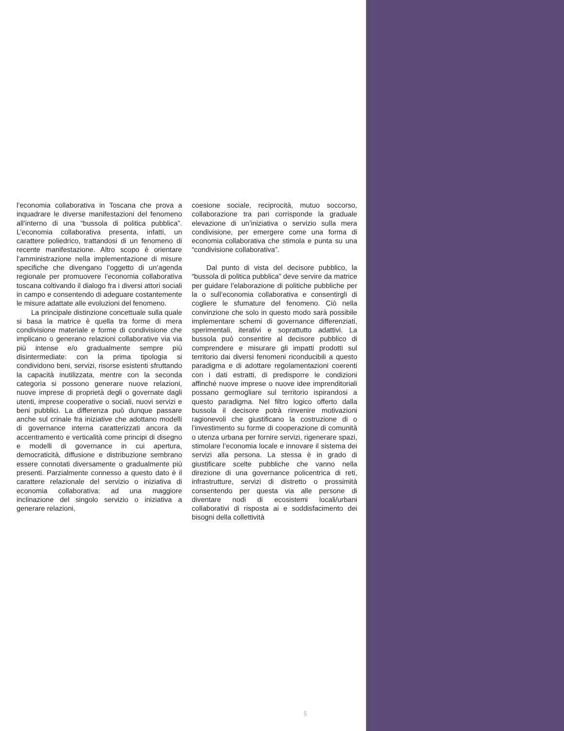l’economia collaborativa in Toscana che prova a inquadrare le diverse manifestazioni del fenomeno all’interno di una “bussola di politica pubblica”. L’economia collaborativa presenta, infatti, un carattere poliedrico, trattandosi di un fenomeno di recente manifestazione. Altro scopo è orientare l’amministrazione nella implementazione di misure specifiche che divengano l’oggetto di un’agenda regionale per promuovere l’economia collaborativa toscana coltivando il dialogo fra i diversi attori sociali in campo e consentendo di adeguare costantemente le misure adattate alle evoluzioni del fenomeno.
La principale distinzione concettuale sulla quale si basa la matrice è quella tra forme di mera condivisione materiale e forme di condivisione che implicano o generano relazioni collaborative via via più intense e/o gradualmente sempre più disintermediate: con la prima tipologia si condividono beni, servizi, risorse esistenti sfruttando la capacità inutilizzata, mentre con la seconda categoria si possono generare nuove relazioni, nuove imprese di proprietà degli o governate dagli utenti, imprese cooperative o sociali, nuovi servizi e beni pubblici. La differenza può dunque passare anche sul crinale fra iniziative che adottano modelli di governance interna caratterizzati ancora da accentramento e verticalità come principi di disegno e modelli di governance in cui apertura, democraticità, diffusione e distribuzione sembrano essere connotati diversamente o gradualmente più presenti. Parzialmente connesso a questo dato è il carattere relazionale del servizio o iniziativa di economia collaborativa: ad una maggiore inclinazione del singolo servizio o iniziativa a generare relazioni,
coesione sociale, reciprocità, mutuo soccorso, collaborazione tra pari corrisponde la graduale elevazione di un’iniziativa o servizio sulla mera condivisione, per emergere come una forma di economia collaborativa che stimola e punta su una “condivisione collaborativa”.
Dal punto di vista del decisore pubblico, la “bussola di politica pubblica” deve servire da matrice per guidare l’elaborazione di politiche pubbliche per la o sull’economia collaborativa e consentirgli di cogliere le sfumature del fenomeno. Ciò nella convinzione che solo in questo modo sarà possibile implementare schemi di governance differenziati, sperimentali, iterativi e soprattutto adattivi. La bussola può consentire al decisore pubblico di comprendere e misurare gli impatti prodotti sul territorio dai diversi fenomeni riconducibili a questo paradigma e di adottare regolamentazioni coerenti con i dati estratti, di predisporre le condizioni affinché nuove imprese o nuove idee imprenditoriali possano germogliare sul territorio ispirandosi a questo paradigma. Nel filtro logico offerto dalla bussola il decisore potrà rinvenire motivazioni ragionevoli che giustificano la costruzione di o l’investimento su forme di cooperazione di comunità o utenza urbana per fornire servizi, rigenerare spazi, stimolare l’economia locale e innovare il sistema dei servizi alla persona. La stessa è in grado di giustificare scelte pubbliche che vanno nella direzione di una governance policentrica di reti, infrastrutture, servizi di distretto o prossimità consentendo per questa via alle persone di diventare nodi di ecosistemi locali/urbani collaborativi di risposta ai e soddisfacimento dei bisogni della collettività
5